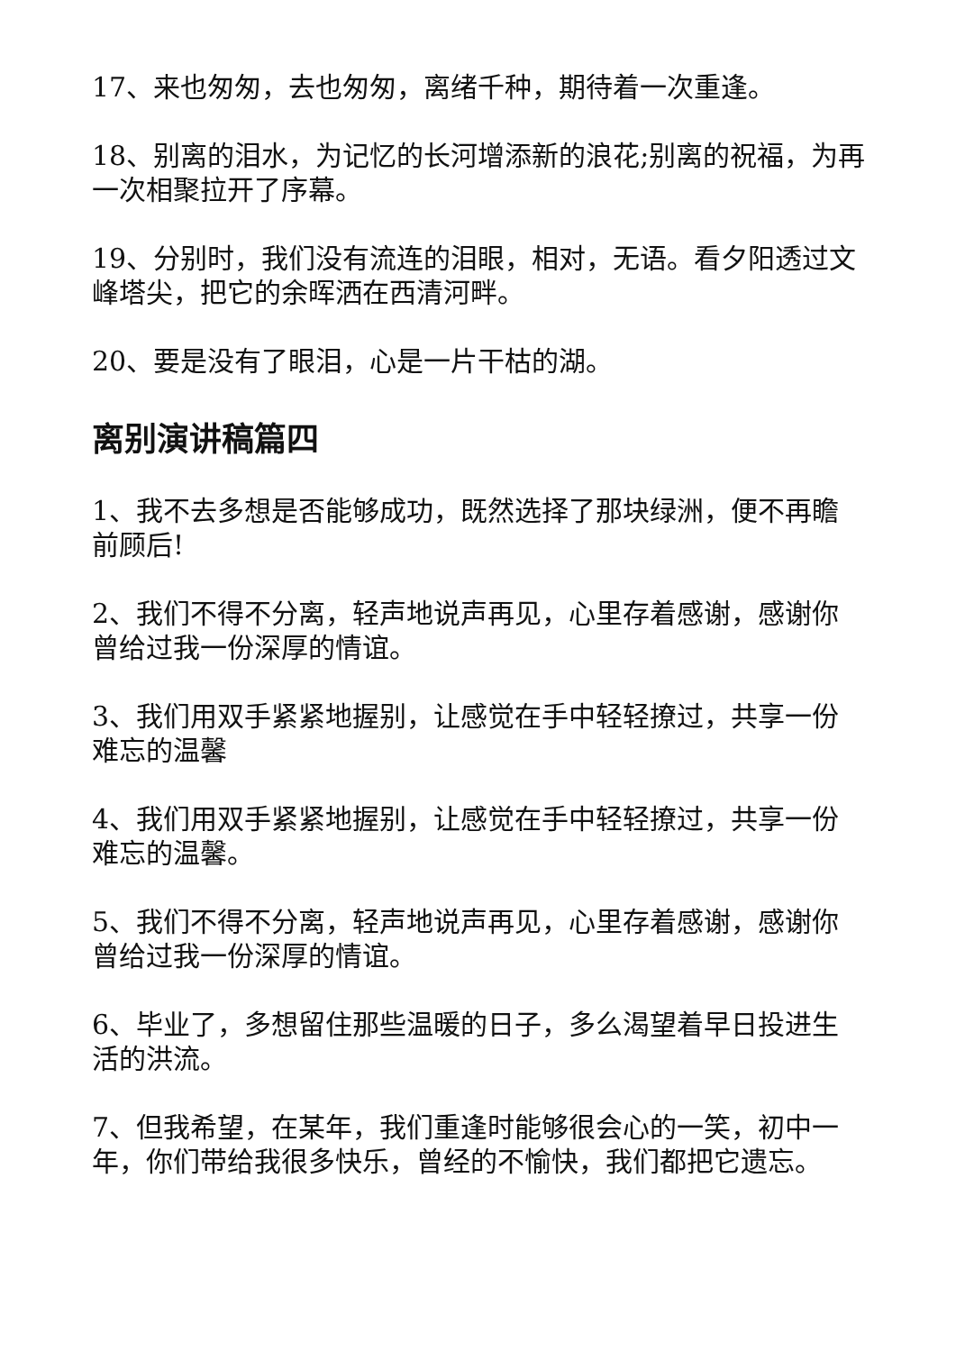17、来也匆匆，去也匆匆，离绪千种，期待着一次重逢。
18、别离的泪水，为记忆的长河增添新的浪花;别离的祝福，为再一次相聚拉开了序幕。
19、分别时，我们没有流连的泪眼，相对，无语。看夕阳透过文峰塔尖，把它的余晖洒在西清河畔。
20、要是没有了眼泪，心是一片干枯的湖。
离别演讲稿篇四
1、我不去多想是否能够成功，既然选择了那块绿洲，便不再瞻前顾后!
2、我们不得不分离，轻声地说声再见，心里存着感谢，感谢你曾给过我一份深厚的情谊。
3、我们用双手紧紧地握别，让感觉在手中轻轻撩过，共享一份难忘的温馨
4、我们用双手紧紧地握别，让感觉在手中轻轻撩过，共享一份难忘的温馨。
5、我们不得不分离，轻声地说声再见，心里存着感谢，感谢你曾给过我一份深厚的情谊。
6、毕业了，多想留住那些温暖的日子，多么渴望着早日投进生活的洪流。
7、但我希望，在某年，我们重逢时能够很会心的一笑，初中一年，你们带给我很多快乐，曾经的不愉快，我们都把它遗忘。